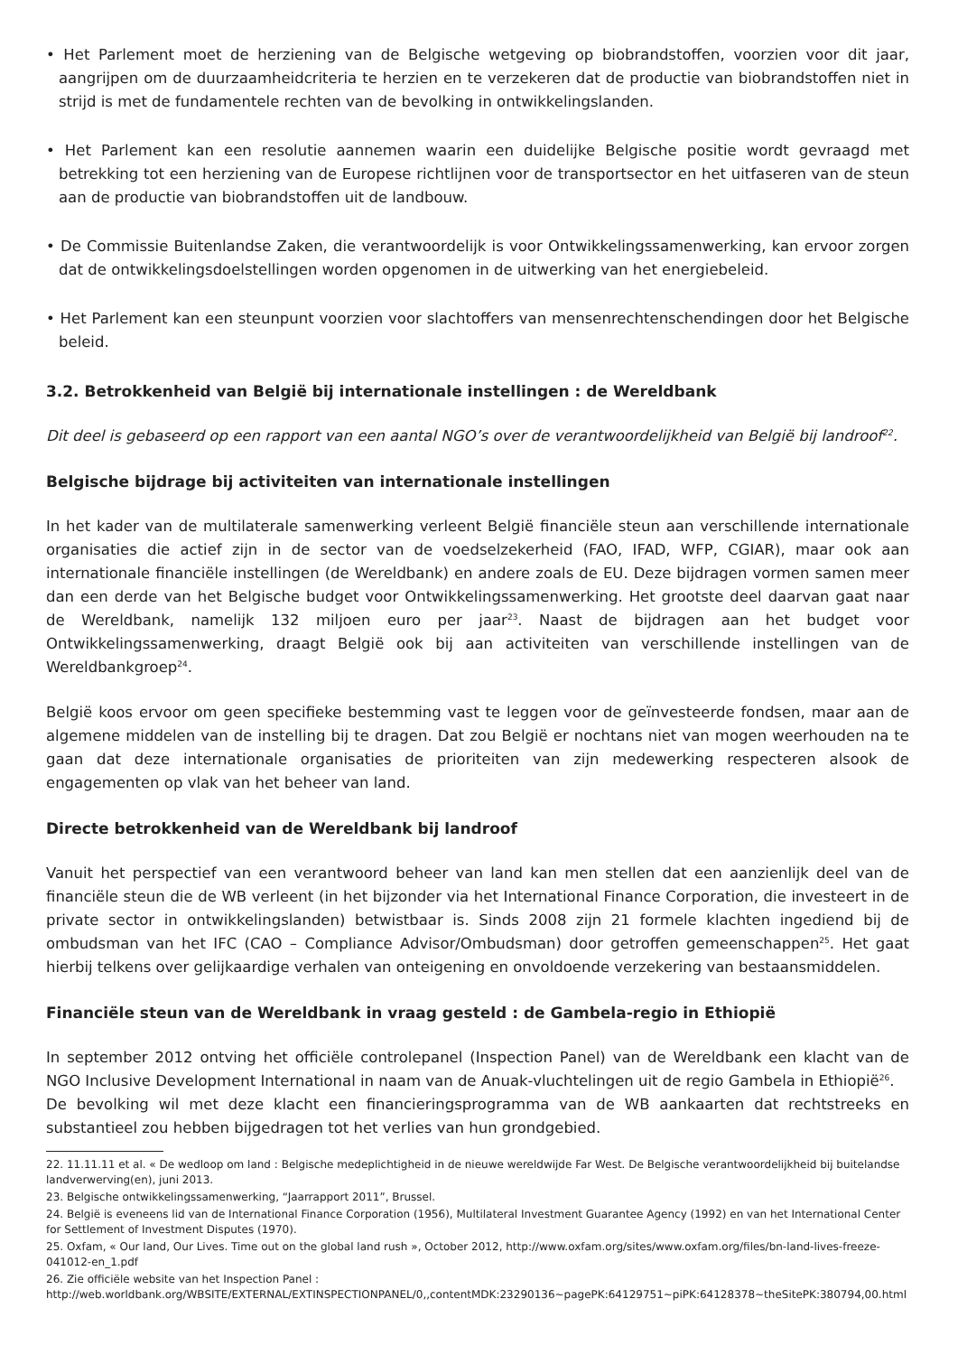• Het Parlement moet de herziening van de Belgische wetgeving op biobrandstoffen, voorzien voor dit jaar, aangrijpen om de duurzaamheidcriteria te herzien en te verzekeren dat de productie van biobrandstoffen niet in strijd is met de fundamentele rechten van de bevolking in ontwikkelingslanden.
• Het Parlement kan een resolutie aannemen waarin een duidelijke Belgische positie wordt gevraagd met betrekking tot een herziening van de Europese richtlijnen voor de transportsector en het uitfaseren van de steun aan de productie van biobrandstoffen uit de landbouw.
• De Commissie Buitenlandse Zaken, die verantwoordelijk is voor Ontwikkelingssamenwerking, kan ervoor zorgen dat de ontwikkelingsdoelstellingen worden opgenomen in de uitwerking van het energiebeleid.
• Het Parlement kan een steunpunt voorzien voor slachtoffers van mensenrechtenschendingen door het Belgische beleid.
3.2. Betrokkenheid van België bij internationale instellingen : de Wereldbank
Dit deel is gebaseerd op een rapport van een aantal NGO’s over de verantwoordelijkheid van België bij landroof<sup>22</sup>.
Belgische bijdrage bij activiteiten van internationale instellingen
In het kader van de multilaterale samenwerking verleent België financiële steun aan verschillende internationale organisaties die actief zijn in de sector van de voedselzekerheid (FAO, IFAD, WFP, CGIAR), maar ook aan internationale financiële instellingen (de Wereldbank) en andere zoals de EU. Deze bijdragen vormen samen meer dan een derde van het Belgische budget voor Ontwikkelingssamenwerking. Het grootste deel daarvan gaat naar de Wereldbank, namelijk 132 miljoen euro per jaar<sup>23</sup>. Naast de bijdragen aan het budget voor Ontwikkelingssamenwerking, draagt België ook bij aan activiteiten van verschillende instellingen van de Wereldbankgroep<sup>24</sup>.
België koos ervoor om geen specifieke bestemming vast te leggen voor de geïnvesteerde fondsen, maar aan de algemene middelen van de instelling bij te dragen. Dat zou België er nochtans niet van mogen weerhouden na te gaan dat deze internationale organisaties de prioriteiten van zijn medewerking respecteren alsook de engagementen op vlak van het beheer van land.
Directe betrokkenheid van de Wereldbank bij landroof
Vanuit het perspectief van een verantwoord beheer van land kan men stellen dat een aanzienlijk deel van de financiële steun die de WB verleent (in het bijzonder via het International Finance Corporation, die investeert in de private sector in ontwikkelingslanden) betwistbaar is. Sinds 2008 zijn 21 formele klachten ingediend bij de ombudsman van het IFC (CAO – Compliance Advisor/Ombudsman) door getroffen gemeenschappen<sup>25</sup>. Het gaat hierbij telkens over gelijkaardige verhalen van onteigening en onvoldoende verzekering van bestaansmiddelen.
Financiële steun van de Wereldbank in vraag gesteld : de Gambela-regio in Ethiopië
In september 2012 ontving het officiële controlepanel (Inspection Panel) van de Wereldbank een klacht van de NGO Inclusive Development International in naam van de Anuak-vluchtelingen uit de regio Gambela in Ethiopië<sup>26</sup>.
De bevolking wil met deze klacht een financieringsprogramma van de WB aankaarten dat rechtstreeks en substantieel zou hebben bijgedragen tot het verlies van hun grondgebied.
22. 11.11.11 et al. « De wedloop om land : Belgische medeplichtigheid in de nieuwe wereldwijde Far West. De Belgische verantwoordelijkheid bij buitelandse landverwerving(en), juni 2013.
23. Belgische ontwikkelingssamenwerking, “Jaarrapport 2011”, Brussel.
24. België is eveneens lid van de International Finance Corporation (1956), Multilateral Investment Guarantee Agency (1992) en van het International Center for Settlement of Investment Disputes (1970).
25. Oxfam, « Our land, Our Lives. Time out on the global land rush », October 2012, http://www.oxfam.org/sites/www.oxfam.org/files/bn-land-lives-freeze-041012-en_1.pdf
26. Zie officiële website van het Inspection Panel : http://web.worldbank.org/WBSITE/EXTERNAL/EXTINSPECTIONPANEL/0,,contentMDK:23290136~pagePK:64129751~piPK:64128378~theSitePK:380794,00.html